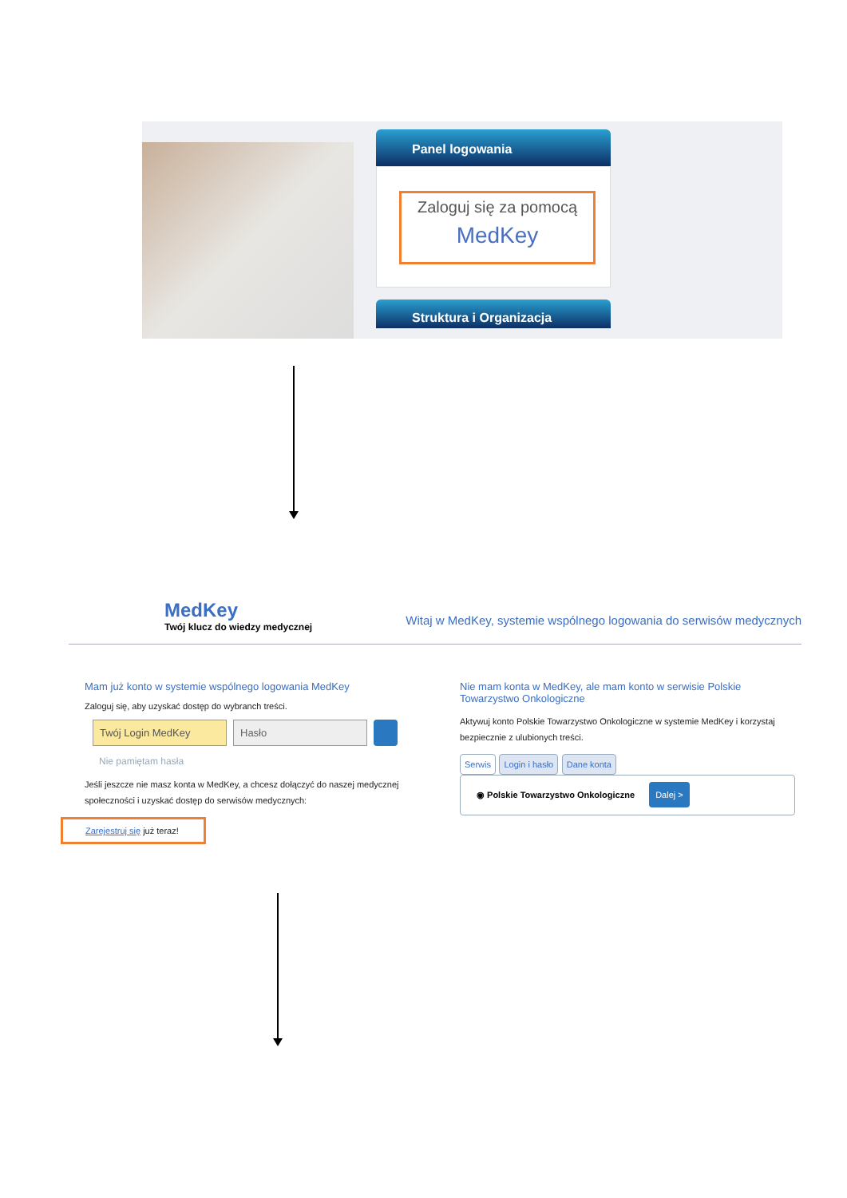Panel logowania
Zaloguj się za pomocą
MedKey
Struktura i Organizacja
MedKey
Twój klucz do wiedzy medycznej
Witaj w MedKey, systemie wspólnego logowania do serwisów medycznych
Mam już konto w systemie wspólnego logowania MedKey
Zaloguj się, aby uzyskać dostęp do wybranch treści.
Twój Login MedKey Hasło
Nie pamiętam hasła
Jeśli jeszcze nie masz konta w MedKey, a chcesz dołączyć do naszej medycznej społeczności i uzyskać dostęp do serwisów medycznych:
Zarejestruj się już teraz!
Nie mam konta w MedKey, ale mam konto w serwisie Polskie Towarzystwo Onkologiczne
Aktywuj konto Polskie Towarzystwo Onkologiczne w systemie MedKey i korzystaj bezpiecznie z ulubionych treści.
Serwis Login i hasło Dane konta
◉ Polskie Towarzystwo Onkologiczne Dalej >